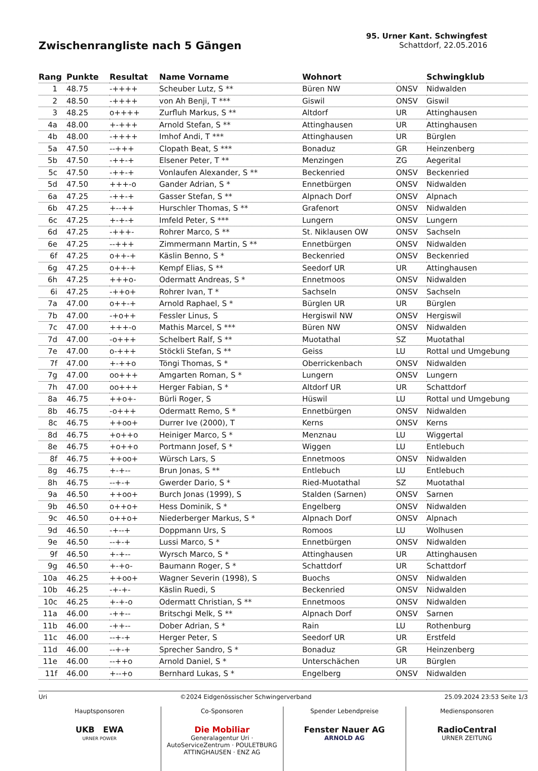Zwischenrangliste nach 5 Gängen
95. Urner Kant. Schwingfest
Schattdorf, 22.05.2016
| Rang | Punkte | Resultat | Name Vorname | Wohnort | | Schwingklub |
| --- | --- | --- | --- | --- | --- | --- |
| 1 | 48.75 | -++++ | Scheuber Lutz, S ** | Büren NW | ONSV | Nidwalden |
| 2 | 48.50 | -++++ | von Ah Benji, T *** | Giswil | ONSV | Giswil |
| 3 | 48.25 | o++++ | Zurfluh Markus, S ** | Altdorf | UR | Attinghausen |
| 4a | 48.00 | +-+++ | Arnold Stefan, S ** | Attinghausen | UR | Attinghausen |
| 4b | 48.00 | -++++ | Imhof Andi, T *** | Attinghausen | UR | Bürglen |
| 5a | 47.50 | --+++ | Clopath Beat, S *** | Bonaduz | GR | Heinzenberg |
| 5b | 47.50 | -++-+ | Elsener Peter, T ** | Menzingen | ZG | Aegerital |
| 5c | 47.50 | -++-+ | Vonlaufen Alexander, S ** | Beckenried | ONSV | Beckenried |
| 5d | 47.50 | +++-o | Gander Adrian, S * | Ennetbürgen | ONSV | Nidwalden |
| 6a | 47.25 | -++-+ | Gasser Stefan, S ** | Alpnach Dorf | ONSV | Alpnach |
| 6b | 47.25 | +--++ | Hurschler Thomas, S ** | Grafenort | ONSV | Nidwalden |
| 6c | 47.25 | +-+-+ | Imfeld Peter, S *** | Lungern | ONSV | Lungern |
| 6d | 47.25 | -+++- | Rohrer Marco, S ** | St. Niklausen OW | ONSV | Sachseln |
| 6e | 47.25 | --+++ | Zimmermann Martin, S ** | Ennetbürgen | ONSV | Nidwalden |
| 6f | 47.25 | o++-+ | Käslin Benno, S * | Beckenried | ONSV | Beckenried |
| 6g | 47.25 | o++-+ | Kempf Elias, S ** | Seedorf UR | UR | Attinghausen |
| 6h | 47.25 | +++o- | Odermatt Andreas, S * | Ennetmoos | ONSV | Nidwalden |
| 6i | 47.25 | -++o+ | Rohrer Ivan, T * | Sachseln | ONSV | Sachseln |
| 7a | 47.00 | o++-+ | Arnold Raphael, S * | Bürglen UR | UR | Bürglen |
| 7b | 47.00 | -+o++ | Fessler Linus, S | Hergiswil NW | ONSV | Hergiswil |
| 7c | 47.00 | +++-o | Mathis Marcel, S *** | Büren NW | ONSV | Nidwalden |
| 7d | 47.00 | -o+++ | Schelbert Ralf, S ** | Muotathal | SZ | Muotathal |
| 7e | 47.00 | o-+++ | Stöckli Stefan, S ** | Geiss | LU | Rottal und Umgebung |
| 7f | 47.00 | +-++o | Töngi Thomas, S * | Oberrickenbach | ONSV | Nidwalden |
| 7g | 47.00 | oo+++ | Amgarten Roman, S * | Lungern | ONSV | Lungern |
| 7h | 47.00 | oo+++ | Herger Fabian, S * | Altdorf UR | UR | Schattdorf |
| 8a | 46.75 | ++o+- | Bürli Roger, S | Hüswil | LU | Rottal und Umgebung |
| 8b | 46.75 | -o+++ | Odermatt Remo, S * | Ennetbürgen | ONSV | Nidwalden |
| 8c | 46.75 | ++oo+ | Durrer Ive (2000), T | Kerns | ONSV | Kerns |
| 8d | 46.75 | +o++o | Heiniger Marco, S * | Menznau | LU | Wiggertal |
| 8e | 46.75 | +o++o | Portmann Josef, S * | Wiggen | LU | Entlebuch |
| 8f | 46.75 | ++oo+ | Würsch Lars, S | Ennetmoos | ONSV | Nidwalden |
| 8g | 46.75 | +-+-- | Brun Jonas, S ** | Entlebuch | LU | Entlebuch |
| 8h | 46.75 | --+-+ | Gwerder Dario, S * | Ried-Muotathal | SZ | Muotathal |
| 9a | 46.50 | ++oo+ | Burch Jonas (1999), S | Stalden (Sarnen) | ONSV | Sarnen |
| 9b | 46.50 | o++o+ | Hess Dominik, S * | Engelberg | ONSV | Nidwalden |
| 9c | 46.50 | o++o+ | Niederberger Markus, S * | Alpnach Dorf | ONSV | Alpnach |
| 9d | 46.50 | -+--+ | Doppmann Urs, S | Romoos | LU | Wolhusen |
| 9e | 46.50 | --+-+ | Lussi Marco, S * | Ennetbürgen | ONSV | Nidwalden |
| 9f | 46.50 | +-+-- | Wyrsch Marco, S * | Attinghausen | UR | Attinghausen |
| 9g | 46.50 | +-+o- | Baumann Roger, S * | Schattdorf | UR | Schattdorf |
| 10a | 46.25 | ++oo+ | Wagner Severin (1998), S | Buochs | ONSV | Nidwalden |
| 10b | 46.25 | -+-+- | Käslin Ruedi, S | Beckenried | ONSV | Nidwalden |
| 10c | 46.25 | +-+-o | Odermatt Christian, S ** | Ennetmoos | ONSV | Nidwalden |
| 11a | 46.00 | -++-- | Britschgi Melk, S ** | Alpnach Dorf | ONSV | Sarnen |
| 11b | 46.00 | -++-- | Dober Adrian, S * | Rain | LU | Rothenburg |
| 11c | 46.00 | --+-+ | Herger Peter, S | Seedorf UR | UR | Erstfeld |
| 11d | 46.00 | --+-+ | Sprecher Sandro, S * | Bonaduz | GR | Heinzenberg |
| 11e | 46.00 | --++o | Arnold Daniel, S * | Unterschächen | UR | Bürglen |
| 11f | 46.00 | +--+o | Bernhard Lukas, S * | Engelberg | ONSV | Nidwalden |
Uri ©2024 Eidgenössischer Schwingerverband 25.09.2024 23:53 Seite 1/3
Hauptsponsoren
UKB EWA
URNER POWER
Co-Sponsoren
Die Mobiliar
Generalagentur Uri · AutoServiceZentrum · POULETBURG ATTINGHAUSEN · ENZ AG
Spender Lebendpreise
Fenster Nauer AG
ARNOLD AG
Mediensponsoren
RadioCentral
URNER ZEITUNG